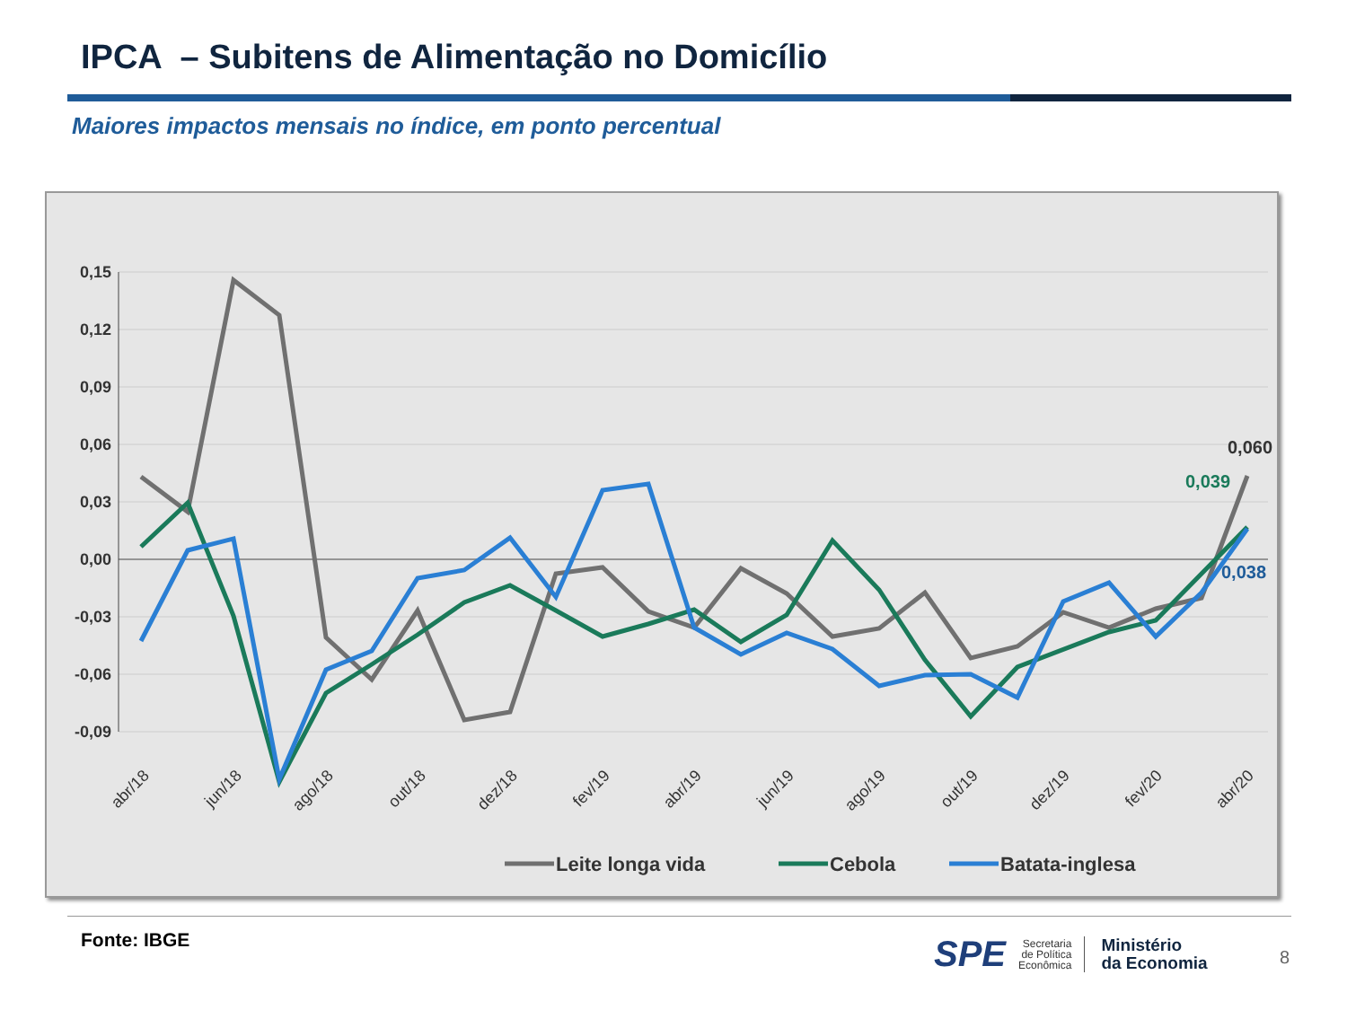IPCA – Subitens de Alimentação no Domicílio
Maiores impactos mensais no índice, em ponto percentual
0,15
0,12
0,09
0,06
0,03
0,00
-0,03
-0,06
-0,09
abr/18
jun/18
ago/18
out/18
dez/18
fev/19
abr/19
jun/19
ago/19
out/19
dez/19
fev/20
abr/20
0,060
0,039
0,038
Leite longa vida
Cebola
Batata-inglesa
Fonte: IBGE
SPE
Secretaria
de Política
Econômica
Ministério
da Economia
8